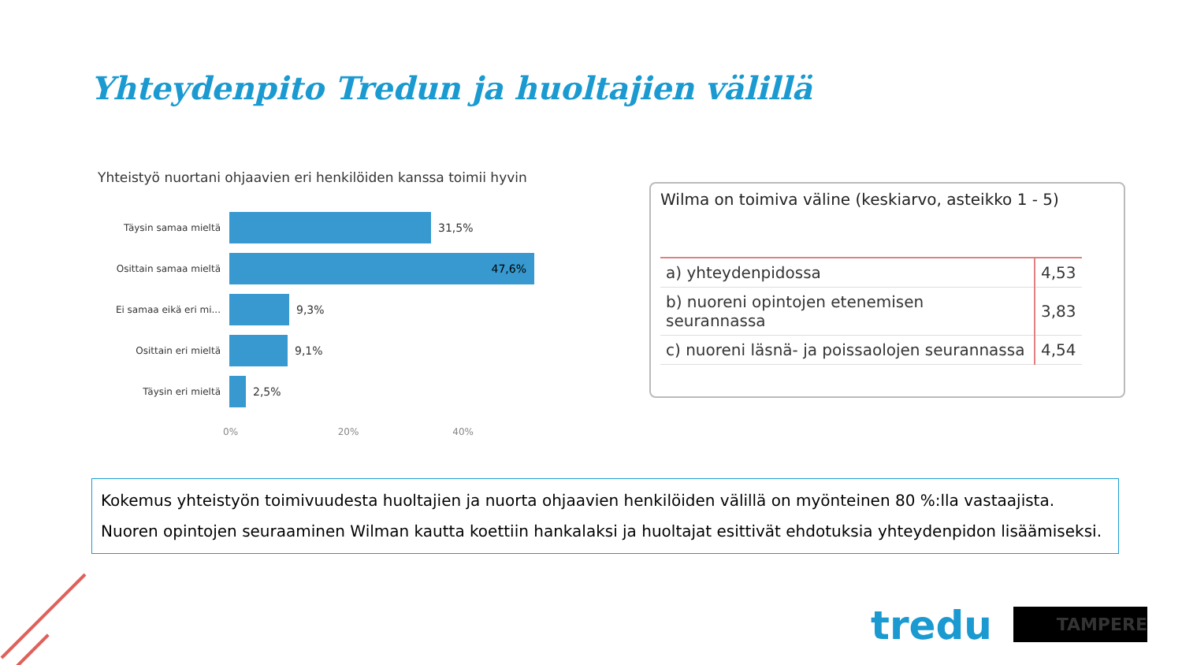Yhteydenpito Tredun ja huoltajien välillä
Yhteistyö nuortani ohjaavien eri henkilöiden kanssa toimii hyvin
Täysin samaa mieltä
31,5%
Osittain samaa mieltä
47,6%
Ei samaa eikä eri mi...
9,3%
Osittain eri mieltä
9,1%
Täysin eri mieltä
2,5%
0% 20% 40%
Wilma on toimiva väline (keskiarvo, asteikko 1 - 5)
| a) yhteydenpidossa | 4,53 |
| b) nuoreni opintojen etenemisen seurannassa | 3,83 |
| c) nuoreni läsnä- ja poissaolojen seurannassa | 4,54 |
Kokemus yhteistyön toimivuudesta huoltajien ja nuorta ohjaavien henkilöiden välillä on myönteinen 80 %:lla vastaajista. Nuoren opintojen seuraaminen Wilman kautta koettiin hankalaksi ja huoltajat esittivät ehdotuksia yhteydenpidon lisäämiseksi.
tredu TAMPERE